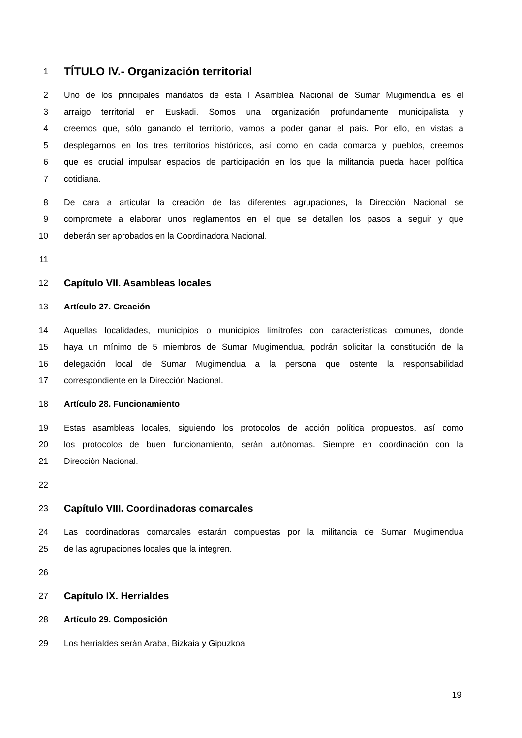1 TÍTULO IV.- Organización territorial
2 Uno de los principales mandatos de esta I Asamblea Nacional de Sumar Mugimendua es el
3 arraigo territorial en Euskadi. Somos una organización profundamente municipalista y
4 creemos que, sólo ganando el territorio, vamos a poder ganar el país. Por ello, en vistas a
5 desplegarnos en los tres territorios históricos, así como en cada comarca y pueblos, creemos
6 que es crucial impulsar espacios de participación en los que la militancia pueda hacer política
7 cotidiana.
8 De cara a articular la creación de las diferentes agrupaciones, la Dirección Nacional se
9 compromete a elaborar unos reglamentos en el que se detallen los pasos a seguir y que
10 deberán ser aprobados en la Coordinadora Nacional.
11
12 Capítulo VII. Asambleas locales
13 Artículo 27. Creación
14 Aquellas localidades, municipios o municipios limítrofes con características comunes, donde
15 haya un mínimo de 5 miembros de Sumar Mugimendua, podrán solicitar la constitución de la
16 delegación local de Sumar Mugimendua a la persona que ostente la responsabilidad
17 correspondiente en la Dirección Nacional.
18 Artículo 28. Funcionamiento
19 Estas asambleas locales, siguiendo los protocolos de acción política propuestos, así como
20 los protocolos de buen funcionamiento, serán autónomas. Siempre en coordinación con la
21 Dirección Nacional.
22
23 Capítulo VIII. Coordinadoras comarcales
24 Las coordinadoras comarcales estarán compuestas por la militancia de Sumar Mugimendua
25 de las agrupaciones locales que la integren.
26
27 Capítulo IX. Herrialdes
28 Artículo 29. Composición
29 Los herrialdes serán Araba, Bizkaia y Gipuzkoa.
19